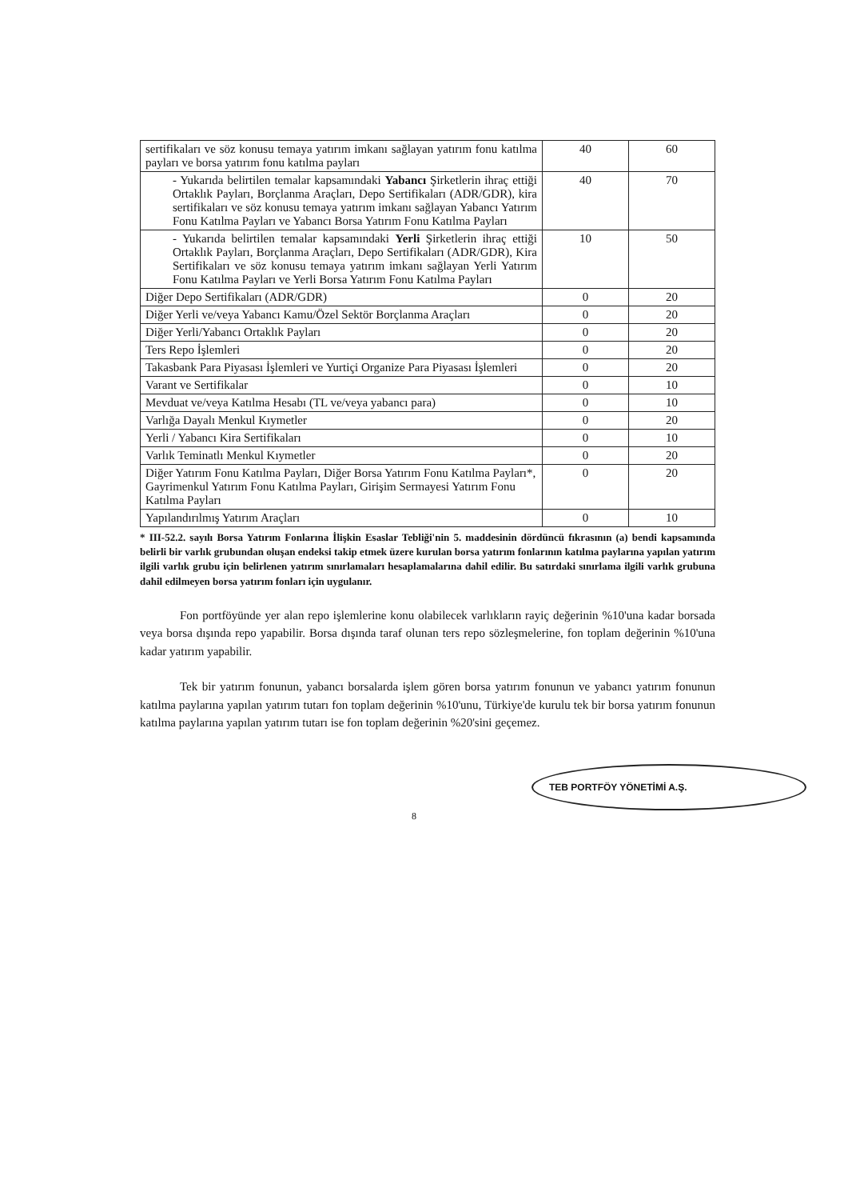| sertifikaları ve söz konusu temaya yatırım imkanı sağlayan yatırım fonu katılma payları ve borsa yatırım fonu katılma payları | 40 | 60 |
| - Yukarıda belirtilen temalar kapsamındaki Yabancı Şirketlerin ihraç ettiği Ortaklık Payları, Borçlanma Araçları, Depo Sertifikaları (ADR/GDR), kira sertifikaları ve söz konusu temaya yatırım imkanı sağlayan Yabancı Yatırım Fonu Katılma Payları ve Yabancı Borsa Yatırım Fonu Katılma Payları | 40 | 70 |
| - Yukarıda belirtilen temalar kapsamındaki Yerli Şirketlerin ihraç ettiği Ortaklık Payları, Borçlanma Araçları, Depo Sertifikaları (ADR/GDR), Kira Sertifikaları ve söz konusu temaya yatırım imkanı sağlayan Yerli Yatırım Fonu Katılma Payları ve Yerli Borsa Yatırım Fonu Katılma Payları | 10 | 50 |
| Diğer Depo Sertifikaları (ADR/GDR) | 0 | 20 |
| Diğer Yerli ve/veya Yabancı Kamu/Özel Sektör Borçlanma Araçları | 0 | 20 |
| Diğer Yerli/Yabancı Ortaklık Payları | 0 | 20 |
| Ters Repo İşlemleri | 0 | 20 |
| Takasbank Para Piyasası İşlemleri ve Yurtiçi Organize Para Piyasası İşlemleri | 0 | 20 |
| Varant ve Sertifikalar | 0 | 10 |
| Mevduat ve/veya Katılma Hesabı (TL ve/veya yabancı para) | 0 | 10 |
| Varlığa Dayalı Menkul Kıymetler | 0 | 20 |
| Yerli / Yabancı Kira Sertifikaları | 0 | 10 |
| Varlık Teminatlı Menkul Kıymetler | 0 | 20 |
| Diğer Yatırım Fonu Katılma Payları, Diğer Borsa Yatırım Fonu Katılma Payları*, Gayrimenkul Yatırım Fonu Katılma Payları, Girişim Sermayesi Yatırım Fonu Katılma Payları | 0 | 20 |
| Yapılandırılmış Yatırım Araçları | 0 | 10 |
* III-52.2. sayılı Borsa Yatırım Fonlarına İlişkin Esaslar Tebliği'nin 5. maddesinin dördüncü fıkrasının (a) bendi kapsamında belirli bir varlık grubundan oluşan endeksi takip etmek üzere kurulan borsa yatırım fonlarının katılma paylarına yapılan yatırım ilgili varlık grubu için belirlenen yatırım sınırlamaları hesaplamalarına dahil edilir. Bu satırdaki sınırlama ilgili varlık grubuna dahil edilmeyen borsa yatırım fonları için uygulanır.
Fon portföyünde yer alan repo işlemlerine konu olabilecek varlıkların rayiç değerinin %10'una kadar borsada veya borsa dışında repo yapabilir. Borsa dışında taraf olunan ters repo sözleşmelerine, fon toplam değerinin %10'una kadar yatırım yapabilir.
Tek bir yatırım fonunun, yabancı borsalarda işlem gören borsa yatırım fonunun ve yabancı yatırım fonunun katılma paylarına yapılan yatırım tutarı fon toplam değerinin %10'unu, Türkiye'de kurulu tek bir borsa yatırım fonunun katılma paylarına yapılan yatırım tutarı ise fon toplam değerinin %20'sini geçemez.
TEB PORTFÖY YÖNETİMİ A.Ş.
8